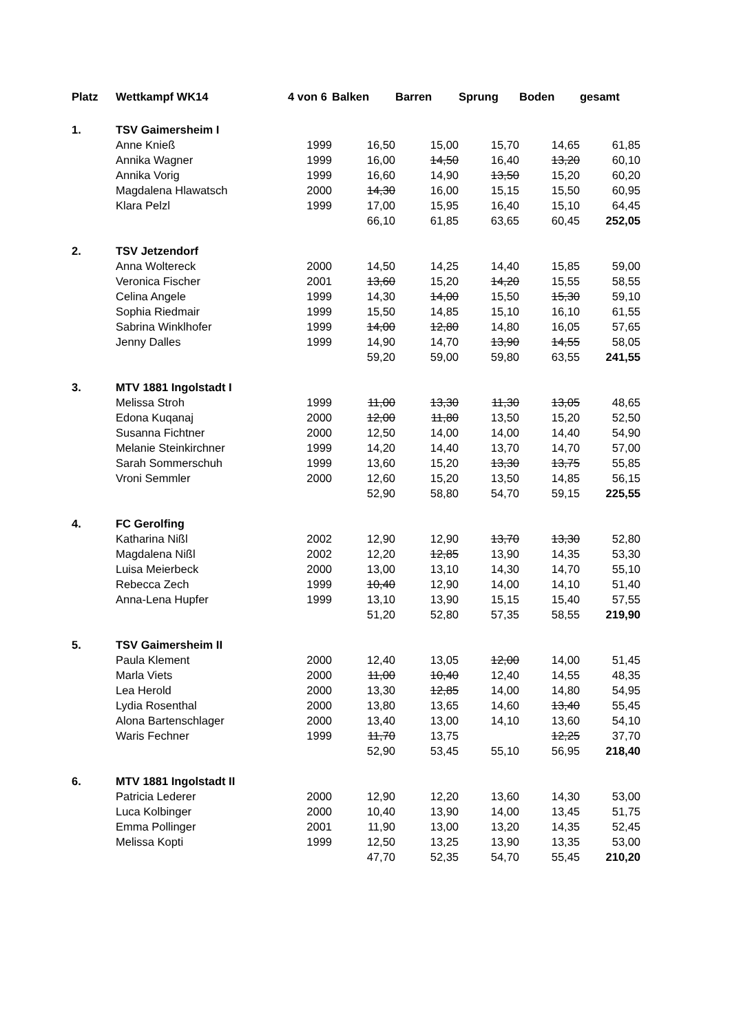| Platz | Wettkampf WK14 | 4 von 6 | Balken | Barren | Sprung | Boden | gesamt |
| --- | --- | --- | --- | --- | --- | --- | --- |
| 1. | TSV Gaimersheim I | | | | | | |
| | Anne Knieß | 1999 | 16,50 | 15,00 | 15,70 | 14,65 | 61,85 |
| | Annika Wagner | 1999 | 16,00 | 14,50 | 16,40 | 13,20 | 60,10 |
| | Annika Vorig | 1999 | 16,60 | 14,90 | 13,50 | 15,20 | 60,20 |
| | Magdalena Hlawatsch | 2000 | 14,30 | 16,00 | 15,15 | 15,50 | 60,95 |
| | Klara Pelzl | 1999 | 17,00 | 15,95 | 16,40 | 15,10 | 64,45 |
| | | | 66,10 | 61,85 | 63,65 | 60,45 | 252,05 |
| 2. | TSV Jetzendorf | | | | | | |
| | Anna Woltereck | 2000 | 14,50 | 14,25 | 14,40 | 15,85 | 59,00 |
| | Veronica Fischer | 2001 | 13,60 | 15,20 | 14,20 | 15,55 | 58,55 |
| | Celina Angele | 1999 | 14,30 | 14,00 | 15,50 | 15,30 | 59,10 |
| | Sophia Riedmair | 1999 | 15,50 | 14,85 | 15,10 | 16,10 | 61,55 |
| | Sabrina Winklhofer | 1999 | 14,00 | 12,80 | 14,80 | 16,05 | 57,65 |
| | Jenny Dalles | 1999 | 14,90 | 14,70 | 13,90 | 14,55 | 58,05 |
| | | | 59,20 | 59,00 | 59,80 | 63,55 | 241,55 |
| 3. | MTV 1881 Ingolstadt I | | | | | | |
| | Melissa Stroh | 1999 | 11,00 | 13,30 | 11,30 | 13,05 | 48,65 |
| | Edona Kuqanaj | 2000 | 12,00 | 11,80 | 13,50 | 15,20 | 52,50 |
| | Susanna Fichtner | 2000 | 12,50 | 14,00 | 14,00 | 14,40 | 54,90 |
| | Melanie Steinkirchner | 1999 | 14,20 | 14,40 | 13,70 | 14,70 | 57,00 |
| | Sarah Sommerschuh | 1999 | 13,60 | 15,20 | 13,30 | 13,75 | 55,85 |
| | Vroni Semmler | 2000 | 12,60 | 15,20 | 13,50 | 14,85 | 56,15 |
| | | | 52,90 | 58,80 | 54,70 | 59,15 | 225,55 |
| 4. | FC Gerolfing | | | | | | |
| | Katharina Nißl | 2002 | 12,90 | 12,90 | 13,70 | 13,30 | 52,80 |
| | Magdalena Nißl | 2002 | 12,20 | 12,85 | 13,90 | 14,35 | 53,30 |
| | Luisa Meierbeck | 2000 | 13,00 | 13,10 | 14,30 | 14,70 | 55,10 |
| | Rebecca Zech | 1999 | 10,40 | 12,90 | 14,00 | 14,10 | 51,40 |
| | Anna-Lena Hupfer | 1999 | 13,10 | 13,90 | 15,15 | 15,40 | 57,55 |
| | | | 51,20 | 52,80 | 57,35 | 58,55 | 219,90 |
| 5. | TSV Gaimersheim II | | | | | | |
| | Paula Klement | 2000 | 12,40 | 13,05 | 12,00 | 14,00 | 51,45 |
| | Marla Viets | 2000 | 11,00 | 10,40 | 12,40 | 14,55 | 48,35 |
| | Lea Herold | 2000 | 13,30 | 12,85 | 14,00 | 14,80 | 54,95 |
| | Lydia Rosenthal | 2000 | 13,80 | 13,65 | 14,60 | 13,40 | 55,45 |
| | Alona Bartenschlager | 2000 | 13,40 | 13,00 | 14,10 | 13,60 | 54,10 |
| | Waris Fechner | 1999 | 11,70 | 13,75 | | 12,25 | 37,70 |
| | | | 52,90 | 53,45 | 55,10 | 56,95 | 218,40 |
| 6. | MTV 1881 Ingolstadt II | | | | | | |
| | Patricia Lederer | 2000 | 12,90 | 12,20 | 13,60 | 14,30 | 53,00 |
| | Luca Kolbinger | 2000 | 10,40 | 13,90 | 14,00 | 13,45 | 51,75 |
| | Emma Pollinger | 2001 | 11,90 | 13,00 | 13,20 | 14,35 | 52,45 |
| | Melissa Kopti | 1999 | 12,50 | 13,25 | 13,90 | 13,35 | 53,00 |
| | | | 47,70 | 52,35 | 54,70 | 55,45 | 210,20 |